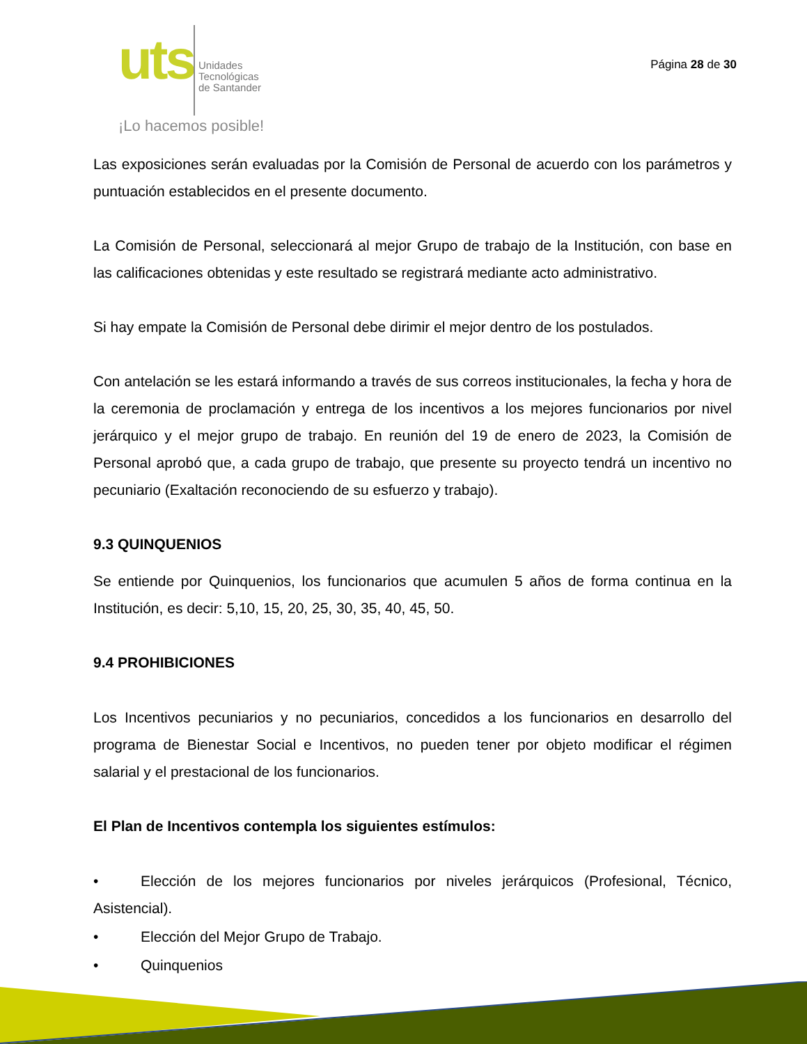uts Unidades
Tecnológicas
de Santander
¡Lo hacemos posible!
Página 28 de 30
Las exposiciones serán evaluadas por la Comisión de Personal de acuerdo con los parámetros y puntuación establecidos en el presente documento.
La Comisión de Personal, seleccionará al mejor Grupo de trabajo de la Institución, con base en las calificaciones obtenidas y este resultado se registrará mediante acto administrativo.
Si hay empate la Comisión de Personal debe dirimir el mejor dentro de los postulados.
Con antelación se les estará informando a través de sus correos institucionales, la fecha y hora de la ceremonia de proclamación y entrega de los incentivos a los mejores funcionarios por nivel jerárquico y el mejor grupo de trabajo. En reunión del 19 de enero de 2023, la Comisión de Personal aprobó que, a cada grupo de trabajo, que presente su proyecto tendrá un incentivo no pecuniario (Exaltación reconociendo de su esfuerzo y trabajo).
9.3 QUINQUENIOS
Se entiende por Quinquenios, los funcionarios que acumulen 5 años de forma continua en la Institución, es decir: 5,10, 15, 20, 25, 30, 35, 40, 45, 50.
9.4 PROHIBICIONES
Los Incentivos pecuniarios y no pecuniarios, concedidos a los funcionarios en desarrollo del programa de Bienestar Social e Incentivos, no pueden tener por objeto modificar el régimen salarial y el prestacional de los funcionarios.
El Plan de Incentivos contempla los siguientes estímulos:
• Elección de los mejores funcionarios por niveles jerárquicos (Profesional, Técnico, Asistencial).
• Elección del Mejor Grupo de Trabajo.
• Quinquenios